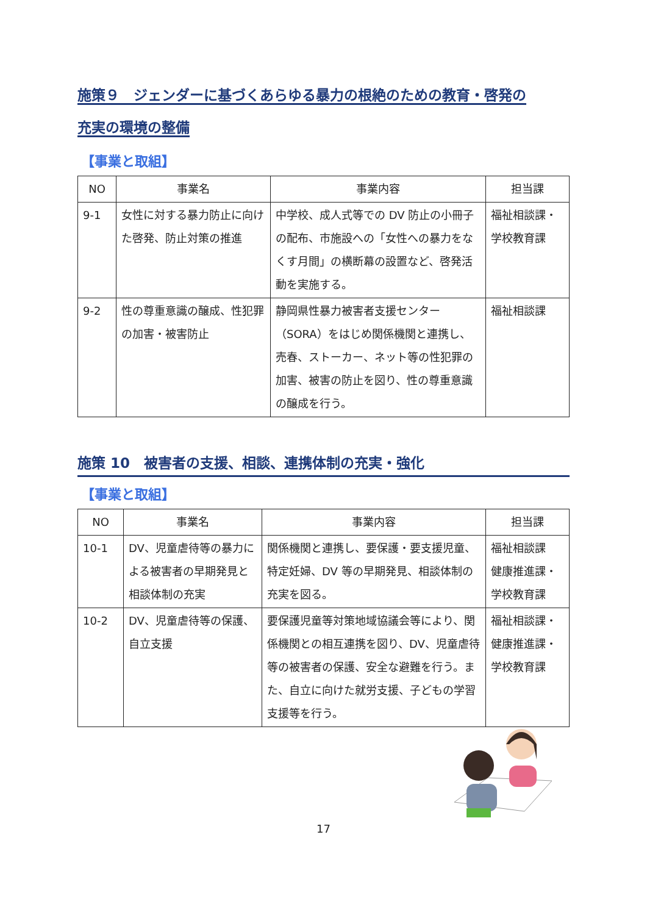施策９　ジェンダーに基づくあらゆる暴力の根絶のための教育・啓発の
充実の環境の整備
【事業と取組】
| NO | 事業名 | 事業内容 | 担当課 |
| --- | --- | --- | --- |
| 9-1 | 女性に対する暴力防止に向けた啓発、防止対策の推進 | 中学校、成人式等での DV 防止の小冊子の配布、市施設への「女性への暴力をなくす月間」の横断幕の設置など、啓発活動を実施する。 | 福祉相談課・学校教育課 |
| 9-2 | 性の尊重意識の醸成、性犯罪の加害・被害防止 | 静岡県性暴力被害者支援センター（SORA）をはじめ関係機関と連携し、売春、ストーカー、ネット等の性犯罪の加害、被害の防止を図り、性の尊重意識の醸成を行う。 | 福祉相談課 |
施策 10　被害者の支援、相談、連携体制の充実・強化
【事業と取組】
| NO | 事業名 | 事業内容 | 担当課 |
| --- | --- | --- | --- |
| 10-1 | DV、児童虐待等の暴力による被害者の早期発見と相談体制の充実 | 関係機関と連携し、要保護・要支援児童、特定妊婦、DV 等の早期発見、相談体制の充実を図る。 | 福祉相談課 健康推進課・ 学校教育課 |
| 10-2 | DV、児童虐待等の保護、自立支援 | 要保護児童等対策地域協議会等により、関係機関との相互連携を図り、DV、児童虐待等の被害者の保護、安全な避難を行う。また、自立に向けた就労支援、子どもの学習支援等を行う。 | 福祉相談課・ 健康推進課・ 学校教育課 |
17